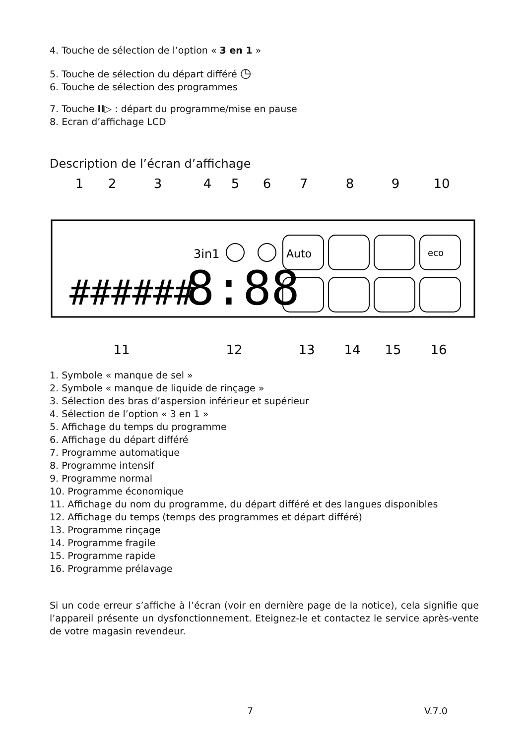4. Touche de sélection de l’option « 3 en 1 »
5. Touche de sélection du départ différé ◷
6. Touche de sélection des programmes
7. Touche II▷ : départ du programme/mise en pause
8. Ecran d’affichage LCD
Description de l’écran d’affichage
1
2
3
4
5
6
7
8
9
10
11
12
13
14
15
16
3in1
######
8:88
Auto
eco
1. Symbole « manque de sel »
2. Symbole « manque de liquide de rinçage »
3. Sélection des bras d’aspersion inférieur et supérieur
4. Sélection de l’option « 3 en 1 »
5. Affichage du temps du programme
6. Affichage du départ différé
7. Programme automatique
8. Programme intensif
9. Programme normal
10. Programme économique
11. Affichage du nom du programme, du départ différé et des langues disponibles
12. Affichage du temps (temps des programmes et départ différé)
13. Programme rinçage
14. Programme fragile
15. Programme rapide
16. Programme prélavage
Si un code erreur s’affiche à l’écran (voir en dernière page de la notice), cela signifie que l’appareil présente un dysfonctionnement. Eteignez-le et contactez le service après-vente de votre magasin revendeur.
7 V.7.0